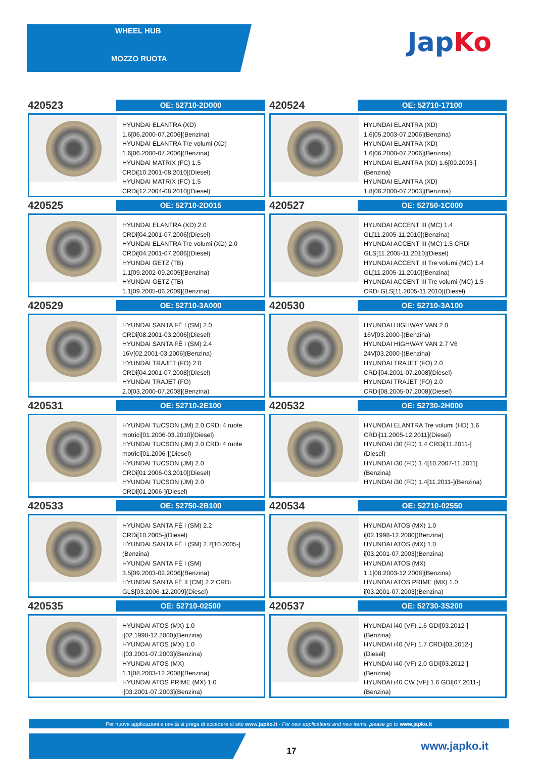WHEEL HUB
MOZZO RUOTA
JapKo
420523
OE: 52710-2D000
HYUNDAI ELANTRA (XD)
1.6[06.2000-07.2006](Benzina)
HYUNDAI ELANTRA Tre volumi (XD)
1.6[06.2000-07.2006](Benzina)
HYUNDAI MATRIX (FC) 1.5
CRDi[10.2001-08.2010](Diesel)
HYUNDAI MATRIX (FC) 1.5
CRDi[12.2004-08.2010](Diesel)
420524
OE: 52710-17100
HYUNDAI ELANTRA (XD)
1.6[05.2003-07.2006](Benzina)
HYUNDAI ELANTRA (XD)
1.6[06.2000-07.2006](Benzina)
HYUNDAI ELANTRA (XD) 1.6[09.2003-]
(Benzina)
HYUNDAI ELANTRA (XD)
1.8[06.2000-07.2003](Benzina)
420525
OE: 52710-2D015
HYUNDAI ELANTRA (XD) 2.0
CRDi[04.2001-07.2006](Diesel)
HYUNDAI ELANTRA Tre volumi (XD) 2.0
CRDi[04.2001-07.2006](Diesel)
HYUNDAI GETZ (TB)
1.1[09.2002-09.2005](Benzina)
HYUNDAI GETZ (TB)
1.1[09.2005-06.2009](Benzina)
420527
OE: 52750-1C000
HYUNDAI ACCENT III (MC) 1.4
GL[11.2005-11.2010](Benzina)
HYUNDAI ACCENT III (MC) 1.5 CRDi
GLS[11.2005-11.2010](Diesel)
HYUNDAI ACCENT III Tre volumi (MC) 1.4
GL[11.2005-11.2010](Benzina)
HYUNDAI ACCENT III Tre volumi (MC) 1.5
CRDi GLS[11.2005-11.2010](Diesel)
420529
OE: 52710-3A000
HYUNDAI SANTA FÉ I (SM) 2.0
CRDi[08.2001-03.2006](Diesel)
HYUNDAI SANTA FÉ I (SM) 2.4
16V[02.2001-03.2006](Benzina)
HYUNDAI TRAJET (FO) 2.0
CRDi[04.2001-07.2008](Diesel)
HYUNDAI TRAJET (FO)
2.0[03.2000-07.2008](Benzina)
420530
OE: 52710-3A100
HYUNDAI HIGHWAY VAN 2.0
16V[03.2000-](Benzina)
HYUNDAI HIGHWAY VAN 2.7 V6
24V[03.2000-](Benzina)
HYUNDAI TRAJET (FO) 2.0
CRDi[04.2001-07.2008](Diesel)
HYUNDAI TRAJET (FO) 2.0
CRDi[08.2005-07.2008](Diesel)
420531
OE: 52710-2E100
HYUNDAI TUCSON (JM) 2.0 CRDi 4 ruote
motrici[01.2006-03.2010](Diesel)
HYUNDAI TUCSON (JM) 2.0 CRDi 4 ruote
motrici[01.2006-](Diesel)
HYUNDAI TUCSON (JM) 2.0
CRDi[01.2006-03.2010](Diesel)
HYUNDAI TUCSON (JM) 2.0
CRDi[01.2006-](Diesel)
420532
OE: 52730-2H000
HYUNDAI ELANTRA Tre volumi (HD) 1.6
CRDi[11.2005-12.2011](Diesel)
HYUNDAI i30 (FD) 1.4 CRDi[11.2011-]
(Diesel)
HYUNDAI i30 (FD) 1.4[10.2007-11.2011]
(Benzina)
HYUNDAI i30 (FD) 1.4[11.2011-](Benzina)
420533
OE: 52750-2B100
HYUNDAI SANTA FÉ I (SM) 2.2
CRDi[10.2005-](Diesel)
HYUNDAI SANTA FÉ I (SM) 2.7[10.2005-]
(Benzina)
HYUNDAI SANTA FÉ I (SM)
3.5[09.2003-02.2006](Benzina)
HYUNDAI SANTA FÉ II (CM) 2.2 CRDi
GLS[03.2006-12.2009](Diesel)
420534
OE: 52710-02550
HYUNDAI ATOS (MX) 1.0
i[02.1998-12.2000](Benzina)
HYUNDAI ATOS (MX) 1.0
i[03.2001-07.2003](Benzina)
HYUNDAI ATOS (MX)
1.1[08.2003-12.2008](Benzina)
HYUNDAI ATOS PRIME (MX) 1.0
i[03.2001-07.2003](Benzina)
420535
OE: 52710-02500
HYUNDAI ATOS (MX) 1.0
i[02.1998-12.2000](Benzina)
HYUNDAI ATOS (MX) 1.0
i[03.2001-07.2003](Benzina)
HYUNDAI ATOS (MX)
1.1[08.2003-12.2008](Benzina)
HYUNDAI ATOS PRIME (MX) 1.0
i[03.2001-07.2003](Benzina)
420537
OE: 52730-3S200
HYUNDAI i40 (VF) 1.6 GDI[03.2012-]
(Benzina)
HYUNDAI i40 (VF) 1.7 CRDi[03.2012-]
(Diesel)
HYUNDAI i40 (VF) 2.0 GDI[03.2012-]
(Benzina)
HYUNDAI i40 CW (VF) 1.6 GDI[07.2011-]
(Benzina)
Per nuove applicazioni e novità si prega di accedere al sito www.japko.it - For new applications and new items, please go to www.japko.it
17
www.japko.it